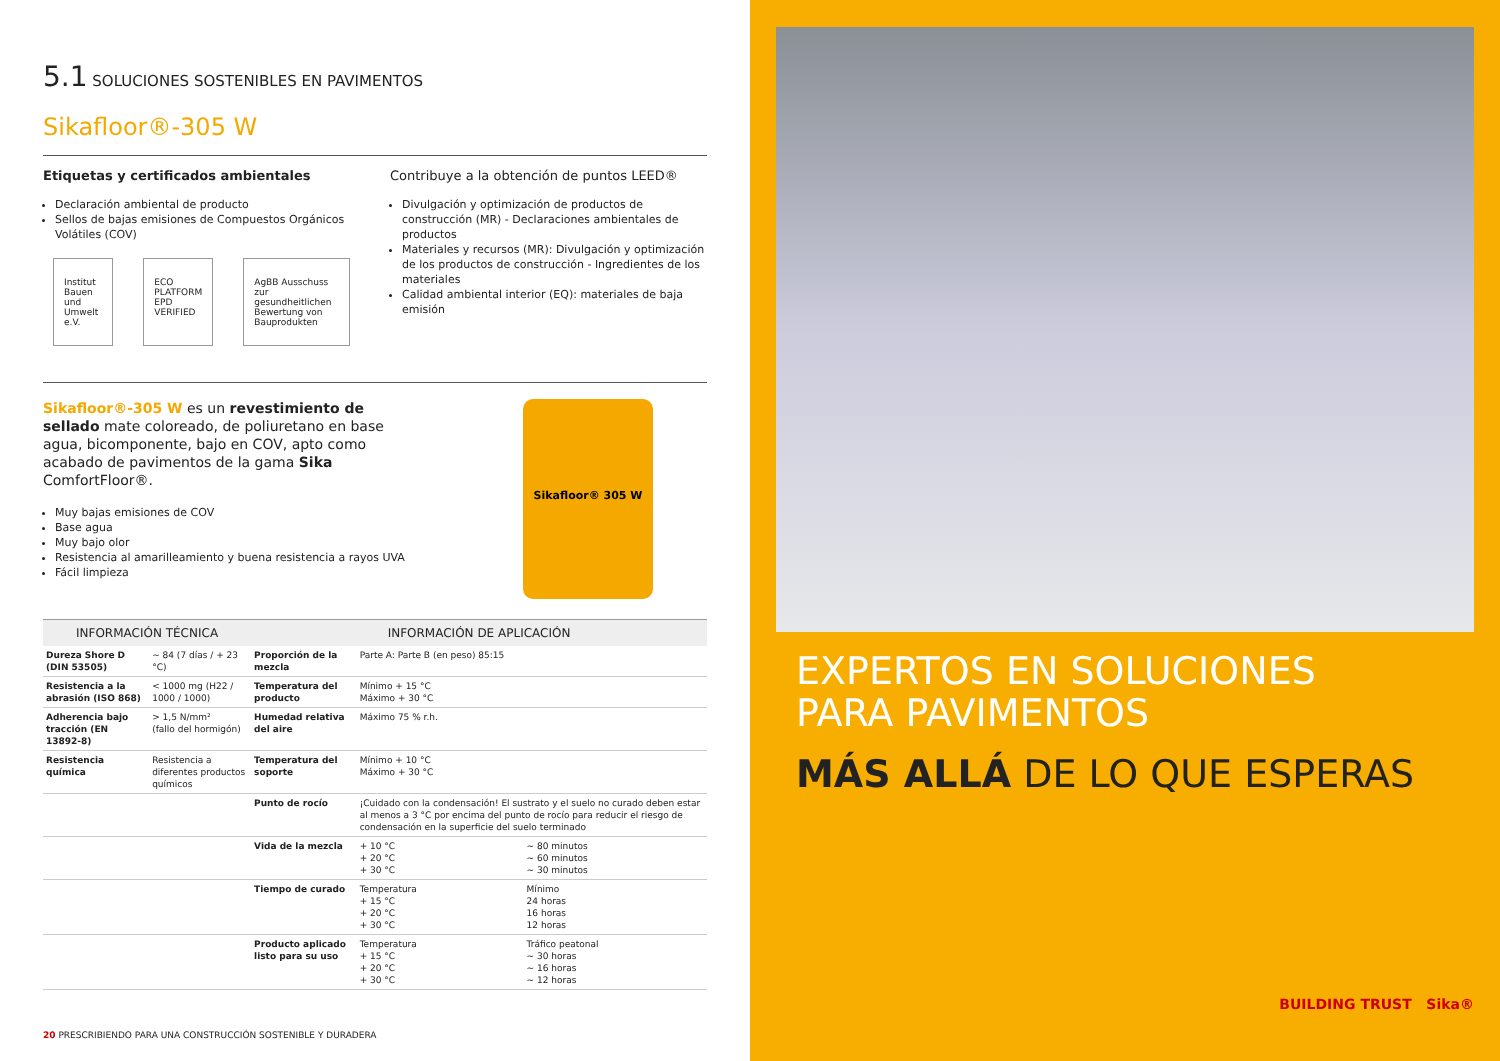5.1 SOLUCIONES SOSTENIBLES EN PAVIMENTOS
Sikafloor®-305 W
Etiquetas y certificados ambientales
Declaración ambiental de producto
Sellos de bajas emisiones de Compuestos Orgánicos Volátiles (COV)
Institut Bauen und Umwelt e.V. ECO PLATFORM EPD VERIFIED AgBB Ausschuss zur gesundheitlichen Bewertung von Bauprodukten
Contribuye a la obtención de puntos LEED®
Divulgación y optimización de productos de construcción (MR) - Declaraciones ambientales de productos
Materiales y recursos (MR): Divulgación y optimización de los productos de construcción - Ingredientes de los materiales
Calidad ambiental interior (EQ): materiales de baja emisión
Sikafloor®-305 W es un revestimiento de sellado mate coloreado, de poliuretano en base agua, bicomponente, bajo en COV, apto como acabado de pavimentos de la gama Sika ComfortFloor®.
Muy bajas emisiones de COV
Base agua
Muy bajo olor
Resistencia al amarilleamiento y buena resistencia a rayos UVA
Fácil limpieza
Sikafloor® 305 W
| INFORMACIÓN TÉCNICA | | INFORMACIÓN DE APLICACIÓN | | |
| --- | --- | --- | --- | --- |
| Dureza Shore D (DIN 53505) | ~ 84 (7 días / + 23 °C) | Proporción de la mezcla | Parte A: Parte B (en peso) 85:15 | |
| Resistencia a la abrasión (ISO 868) | < 1000 mg (H22 / 1000 / 1000) | Temperatura del producto | Mínimo + 15 °C Máximo + 30 °C | |
| Adherencia bajo tracción (EN 13892-8) | > 1,5 N/mm² (fallo del hormigón) | Humedad relativa del aire | Máximo 75 % r.h. | |
| Resistencia química | Resistencia a diferentes productos químicos | Temperatura del soporte | Mínimo + 10 °C Máximo + 30 °C | |
| | | Punto de rocío | ¡Cuidado con la condensación! El sustrato y el suelo no curado deben estar al menos a 3 °C por encima del punto de rocío para reducir el riesgo de condensación en la superficie del suelo terminado | |
| | | Vida de la mezcla | + 10 °C + 20 °C + 30 °C | ~ 80 minutos ~ 60 minutos ~ 30 minutos |
| | | Tiempo de curado | Temperatura + 15 °C + 20 °C + 30 °C | Mínimo 24 horas 16 horas 12 horas |
| | | Producto aplicado listo para su uso | Temperatura + 15 °C + 20 °C + 30 °C | Tráfico peatonal ~ 30 horas ~ 16 horas ~ 12 horas |
20 PRESCRIBIENDO PARA UNA CONSTRUCCIÓN SOSTENIBLE Y DURADERA
EXPERTOS EN SOLUCIONES
PARA PAVIMENTOS
MÁS ALLÁ DE LO QUE ESPERAS
BUILDING TRUST Sika®